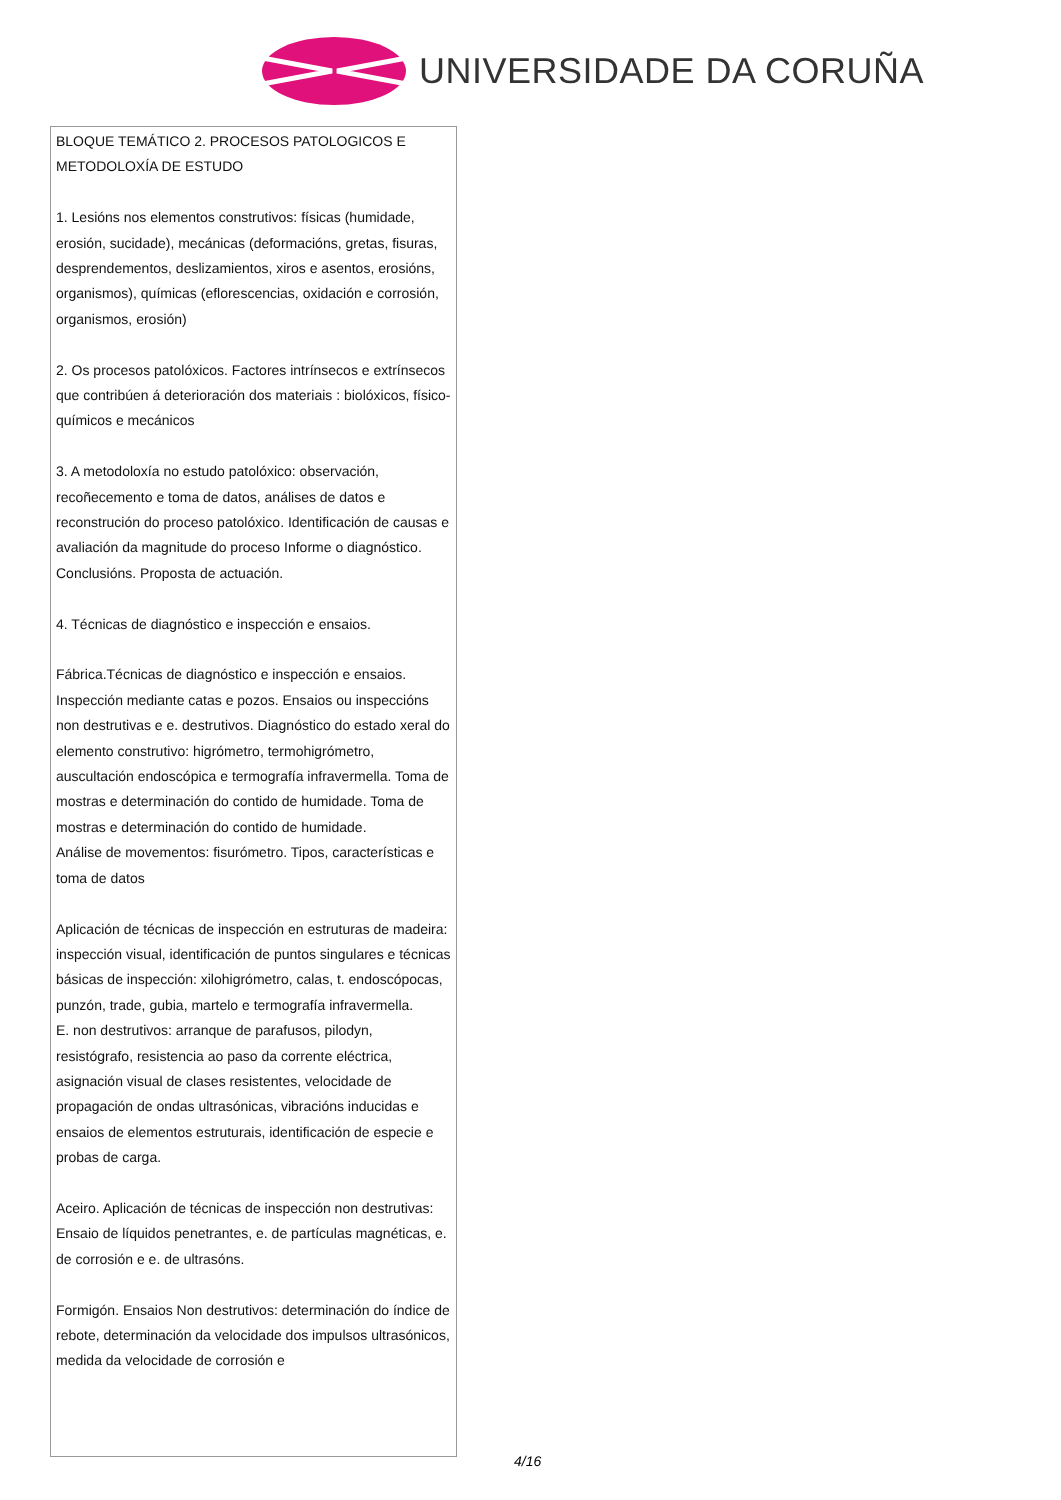UNIVERSIDADE DA CORUÑA
| BLOQUE TEMÁTICO 2. PROCESOS PATOLOGICOS E METODOLOXÍA DE ESTUDO 1. Lesións nos elementos construtivos: físicas (humidade, erosión, sucidade), mecánicas (deformacións, gretas, fisuras, desprendementos, deslizamientos, xiros e asentos, erosións, organismos), químicas (eflorescencias, oxidación e corrosión, organismos, erosión) 2. Os procesos patolóxicos. Factores intrínsecos e extrínsecos que contribúen á deterioración dos materiais : biolóxicos, físico-químicos e mecánicos 3. A metodoloxía no estudo patolóxico: observación, recoñecemento e toma de datos, análises de datos e reconstrución do proceso patolóxico. Identificación de causas e avaliación da magnitude do proceso Informe o diagnóstico. Conclusións. Proposta de actuación. 4. Técnicas de diagnóstico e inspección e ensaios. Fábrica.Técnicas de diagnóstico e inspección e ensaios. Inspección mediante catas e pozos. Ensaios ou inspeccións non destrutivas e e. destrutivos. Diagnóstico do estado xeral do elemento construtivo: higrómetro, termohigrómetro, auscultación endoscópica e termografía infravermella. Toma de mostras e determinación do contido de humidade. Toma de mostras e determinación do contido de humidade. Análise de movementos: fisurómetro. Tipos, características e toma de datos Aplicación de técnicas de inspección en estruturas de madeira: inspección visual, identificación de puntos singulares e técnicas básicas de inspección: xilohigrómetro, calas, t. endoscópocas, punzón, trade, gubia, martelo e termografía infravermella. E. non destrutivos: arranque de parafusos, pilodyn, resistógrafo, resistencia ao paso da corrente eléctrica, asignación visual de clases resistentes, velocidade de propagación de ondas ultrasónicas, vibracións inducidas e ensaios de elementos estruturais, identificación de especie e probas de carga. Aceiro. Aplicación de técnicas de inspección non destrutivas: Ensaio de líquidos penetrantes, e. de partículas magnéticas, e. de corrosión e e. de ultrasóns. Formigón. Ensaios Non destrutivos: determinación do índice de rebote, determinación da velocidade dos impulsos ultrasónicos, medida da velocidade de corrosión e |
4/16